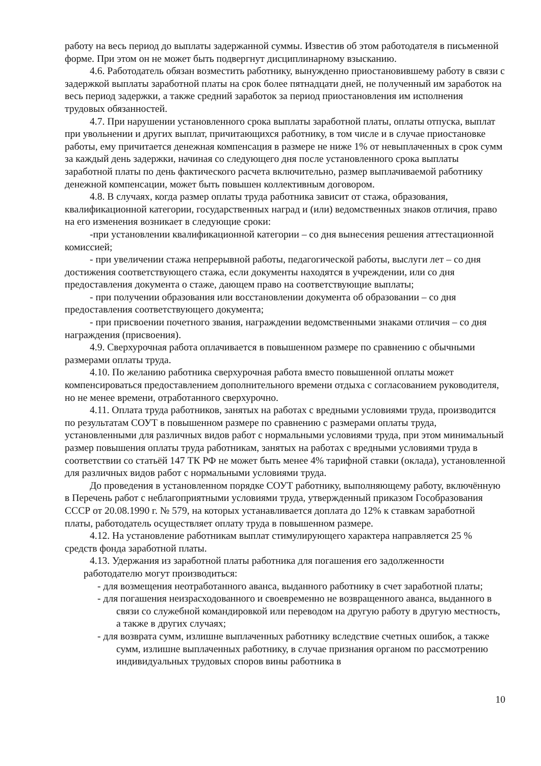работу на весь период до выплаты задержанной суммы. Известив об этом работодателя в письменной форме. При этом он не может быть подвергнут дисциплинарному взысканию.
4.6. Работодатель обязан возместить работнику, вынужденно приостановившему работу в связи с задержкой выплаты заработной платы на срок более пятнадцати дней, не полученный им заработок на весь период задержки, а также средний заработок за период приостановления им исполнения трудовых обязанностей.
4.7. При нарушении установленного срока выплаты заработной платы, оплаты отпуска, выплат при увольнении и других выплат, причитающихся работнику, в том числе и в случае приостановке работы, ему причитается денежная компенсация в размере не ниже 1% от невыплаченных в срок сумм за каждый день задержки, начиная со следующего дня после установленного срока выплаты заработной платы по день фактического расчета включительно, размер выплачиваемой работнику денежной компенсации, может быть повышен коллективным договором.
4.8. В случаях, когда размер оплаты труда работника зависит от стажа, образования, квалификационной категории, государственных наград и (или) ведомственных знаков отличия, право на его изменения возникает в следующие сроки:
-при установлении квалификационной категории – со дня вынесения решения аттестационной комиссией;
- при увеличении стажа непрерывной работы, педагогической работы, выслуги лет – со дня достижения соответствующего стажа, если документы находятся в учреждении, или со дня предоставления документа о стаже, дающем право на соответствующие выплаты;
- при получении образования или восстановлении документа об образовании – со дня предоставления соответствующего документа;
- при присвоении почетного звания, награждении ведомственными знаками отличия – со дня награждения (присвоения).
4.9. Сверхурочная работа оплачивается в повышенном размере по сравнению с обычными размерами оплаты труда.
4.10. По желанию работника сверхурочная работа вместо повышенной оплаты может компенсироваться предоставлением дополнительного времени отдыха с согласованием руководителя, но не менее времени, отработанного сверхурочно.
4.11. Оплата труда работников, занятых на работах с вредными условиями труда, производится по результатам СОУТ в повышенном размере по сравнению с размерами оплаты труда, установленными для различных видов работ с нормальными условиями труда, при этом минимальный размер повышения оплаты труда работникам, занятых на работах с вредными условиями труда в соответствии со статьёй 147 ТК РФ не может быть менее 4% тарифной ставки (оклада), установленной для различных видов работ с нормальными условиями труда.
До проведения в установленном порядке СОУТ работнику, выполняющему работу, включённую в Перечень работ с неблагоприятными условиями труда, утвержденный приказом Гособразования СССР от 20.08.1990 г. № 579, на которых устанавливается доплата до 12% к ставкам заработной платы, работодатель осуществляет оплату труда в повышенном размере.
4.12. На установление работникам выплат стимулирующего характера направляется 25 % средств фонда заработной платы.
4.13. Удержания из заработной платы работника для погашения его задолженности работодателю могут производиться:
- для возмещения неотработанного аванса, выданного работнику в счет заработной платы;
- для погашения неизрасходованного и своевременно не возвращенного аванса, выданного в связи со служебной командировкой или переводом на другую работу в другую местность, а также в других случаях;
- для возврата сумм, излишне выплаченных работнику вследствие счетных ошибок, а также сумм, излишне выплаченных работнику, в случае признания органом по рассмотрению индивидуальных трудовых споров вины работника в
10